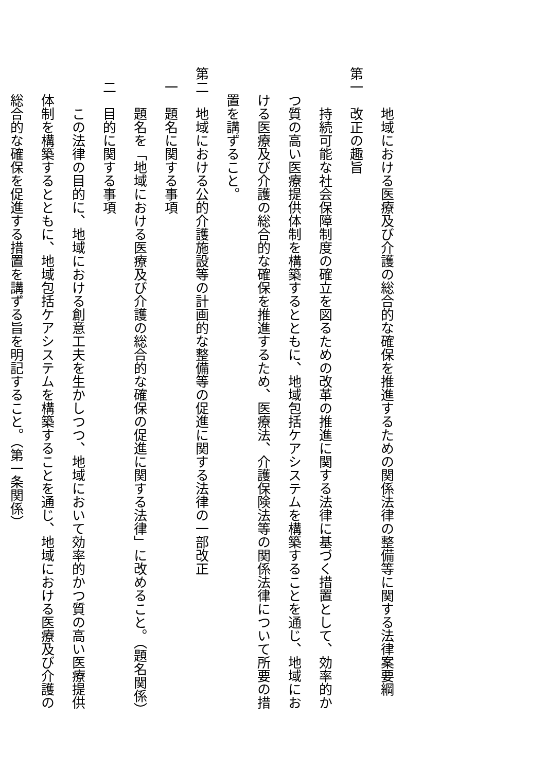地域における医療及び介護の総合的な確保を推進するための関係法律の整備等に関する法律案要綱
第一　改正の趣旨
　　　持続可能な社会保障制度の確立を図るための改革の推進に関する法律に基づく措置として、効率的か
　　つ質の高い医療提供体制を構築するとともに、地域包括ケアシステムを構築することを通じ、地域にお
　　ける医療及び介護の総合的な確保を推進するため、医療法、介護保険法等の関係法律について所要の措
　　置を講ずること。
第二　地域における公的介護施設等の計画的な整備等の促進に関する法律の一部改正
　一　題名に関する事項
　　　題名を「地域における医療及び介護の総合的な確保の促進に関する法律」に改めること。（題名関係）
　二　目的に関する事項
　　　この法律の目的に、地域における創意工夫を生かしつつ、地域において効率的かつ質の高い医療提供
　　体制を構築するとともに、地域包括ケアシステムを構築することを通じ、地域における医療及び介護の
　　総合的な確保を促進する措置を講ずる旨を明記すること。（第一条関係）